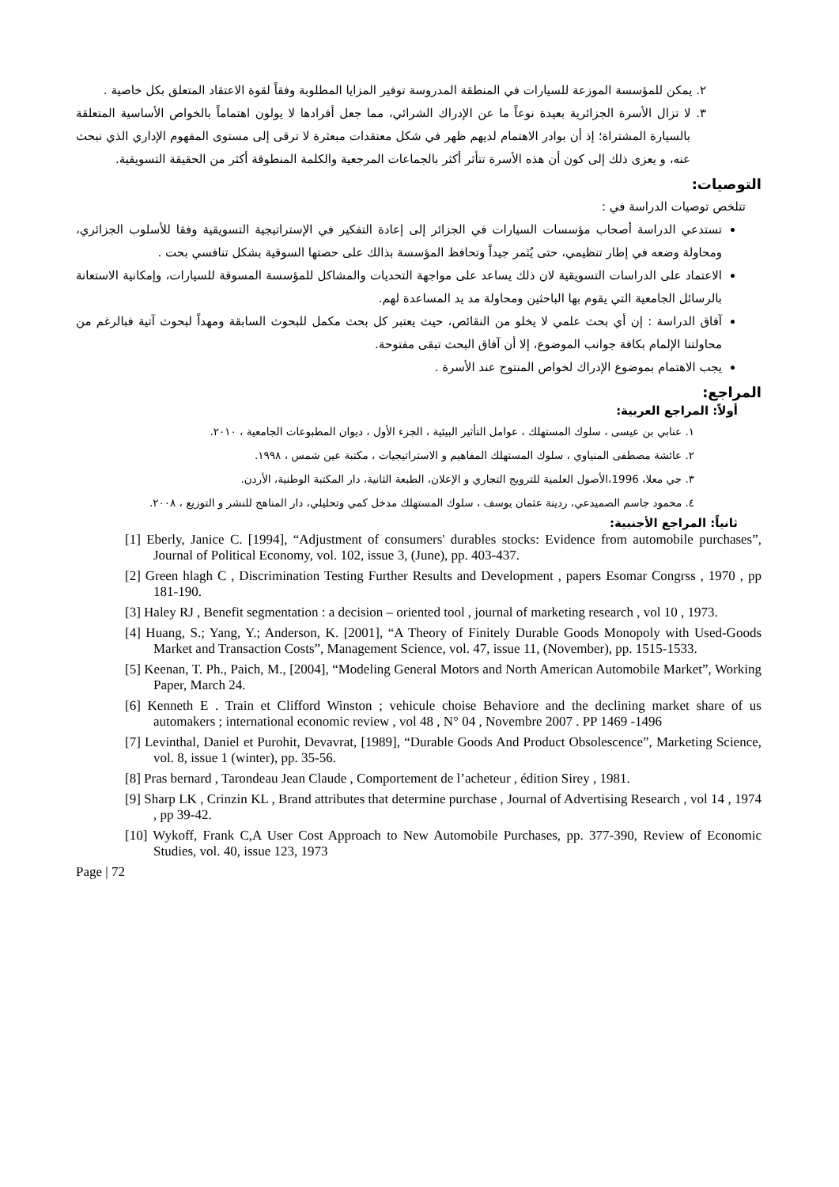٢. يمكن للمؤسسة الموزعة للسيارات في المنطقة المدروسة توفير المزايا المطلوبة وفقاً لقوة الاعتقاد المتعلق بكل خاصية .
٣. لا تزال الأسرة الجزائرية بعيدة نوعاً ما عن الإدراك الشرائي، مما جعل أفرادها لا يولون اهتماماً بالخواص الأساسية المتعلقة بالسيارة المشتراة؛ إذ أن بوادر الاهتمام لديهم ظهر في شكل معتقدات مبعثرة لا ترقى إلى مستوى المفهوم الإداري الذي نبحث عنه، و يعزى ذلك إلى كون أن هذه الأسرة تتأثر أكثر بالجماعات المرجعية والكلمة المنطوقة أكثر من الحقيقة التسويقية.
التوصيات:
تتلخص توصيات الدراسة في :
تستدعي الدراسة أصحاب مؤسسات السيارات في الجزائر إلى إعادة التفكير في الإستراتيجية التسويقية وفقا للأسلوب الجزائري، ومحاولة وضعه في إطار تنظيمي، حتى يُثمر جيداً وتحافظ المؤسسة بذالك على حصتها السوقية بشكل تنافسي بحت .
الاعتماد على الدراسات التسويقية لان ذلك يساعد على مواجهة التحديات والمشاكل للمؤسسة المسوقة للسيارات، وإمكانية الاستعانة بالرسائل الجامعية التي يقوم بها الباحثين ومحاولة مد يد المساعدة لهم.
آفاق الدراسة : إن أي بحث علمي لا يخلو من النقائص، حيث يعتبر كل بحث مكمل للبحوث السابقة ومهداً لبحوث آتية فبالرغم من محاولتنا الإلمام بكافة جوانب الموضوع، إلا أن آفاق البحث تبقى مفتوحة.
يجب الاهتمام بموضوع الإدراك لخواص المنتوج عند الأسرة .
المراجع:
أولاً: المراجع العربية:
١. عنابي بن عيسى ، سلوك المستهلك ، عوامل التأثير البيئية ، الجزء الأول ، ديوان المطبوعات الجامعية ، ٢٠١٠.
٢. عائشة مصطفى المنياوي ، سلوك المستهلك المفاهيم و الاستراتيجيات ، مكتبة عين شمس ، ١٩٩٨.
٣. جي معلا، 1996،الأصول العلمية للترويج التجاري و الإعلان، الطبعة الثانية، دار المكتبة الوطنية، الأردن.
٤. محمود جاسم الصميدعي، ردينة عثمان يوسف ، سلوك المستهلك مدخل كمي وتحليلي، دار المناهج للنشر و التوزيع ، ٢٠٠٨.
ثانياً: المراجع الأجنبية:
[1] Eberly, Janice C. [1994], “Adjustment of consumers' durables stocks: Evidence from automobile purchases”, Journal of Political Economy, vol. 102, issue 3, (June), pp. 403-437.
[2] Green hlagh C , Discrimination Testing Further Results and Development , papers Esomar Congrss , 1970 , pp 181-190.
[3] Haley RJ , Benefit segmentation : a decision – oriented tool , journal of marketing research , vol 10 , 1973.
[4] Huang, S.; Yang, Y.; Anderson, K. [2001], “A Theory of Finitely Durable Goods Monopoly with Used-Goods Market and Transaction Costs”, Management Science, vol. 47, issue 11, (November), pp. 1515-1533.
[5] Keenan, T. Ph., Paich, M., [2004], “Modeling General Motors and North American Automobile Market”, Working Paper, March 24.
[6] Kenneth E . Train et Clifford Winston ; vehicule choise Behaviore and the declining market share of us automakers ; international economic review , vol 48 , N° 04 , Novembre 2007 . PP 1469 -1496
[7] Levinthal, Daniel et Purohit, Devavrat, [1989], “Durable Goods And Product Obsolescence”, Marketing Science, vol. 8, issue 1 (winter), pp. 35-56.
[8] Pras bernard , Tarondeau Jean Claude , Comportement de l’acheteur , édition Sirey , 1981.
[9] Sharp LK , Crinzin KL , Brand attributes that determine purchase , Journal of Advertising Research , vol 14 , 1974 , pp 39-42.
[10] Wykoff, Frank C,A User Cost Approach to New Automobile Purchases, pp. 377-390, Review of Economic Studies, vol. 40, issue 123, 1973
Page | 72